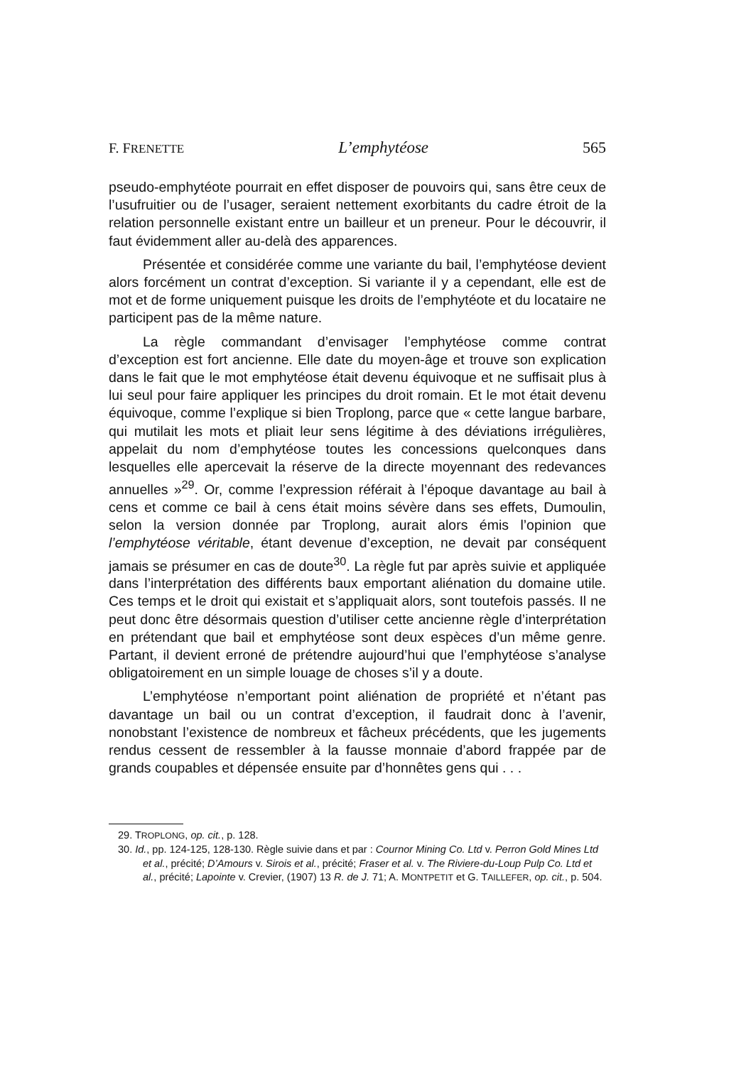F. FRENETTE L’emphytéose 565
pseudo-emphytéote pourrait en effet disposer de pouvoirs qui, sans être ceux de l’usufruitier ou de l’usager, seraient nettement exorbitants du cadre étroit de la relation personnelle existant entre un bailleur et un preneur. Pour le découvrir, il faut évidemment aller au-delà des apparences.
Présentée et considérée comme une variante du bail, l’emphytéose devient alors forcément un contrat d’exception. Si variante il y a cependant, elle est de mot et de forme uniquement puisque les droits de l’emphytéote et du locataire ne participent pas de la même nature.
La règle commandant d’envisager l’emphytéose comme contrat d’exception est fort ancienne. Elle date du moyen-âge et trouve son explication dans le fait que le mot emphytéose était devenu équivoque et ne suffisait plus à lui seul pour faire appliquer les principes du droit romain. Et le mot était devenu équivoque, comme l’explique si bien Troplong, parce que « cette langue barbare, qui mutilait les mots et pliait leur sens légitime à des déviations irrégulières, appelait du nom d’emphytéose toutes les concessions quelconques dans lesquelles elle apercevait la réserve de la directe moyennant des redevances annuelles »<sup>29</sup>. Or, comme l’expression référait à l’époque davantage au bail à cens et comme ce bail à cens était moins sévère dans ses effets, Dumoulin, selon la version donnée par Troplong, aurait alors émis l’opinion que l’emphytéose véritable, étant devenue d’exception, ne devait par conséquent jamais se présumer en cas de doute<sup>30</sup>. La règle fut par après suivie et appliquée dans l’interprétation des différents baux emportant aliénation du domaine utile. Ces temps et le droit qui existait et s’appliquait alors, sont toutefois passés. Il ne peut donc être désormais question d’utiliser cette ancienne règle d’interprétation en prétendant que bail et emphytéose sont deux espèces d’un même genre. Partant, il devient erroné de prétendre aujourd’hui que l’emphytéose s’analyse obligatoirement en un simple louage de choses s’il y a doute.
L’emphytéose n’emportant point aliénation de propriété et n’étant pas davantage un bail ou un contrat d’exception, il faudrait donc à l’avenir, nonobstant l’existence de nombreux et fâcheux précédents, que les jugements rendus cessent de ressembler à la fausse monnaie d’abord frappée par de grands coupables et dépensée ensuite par d’honnêtes gens qui . . .
29. TROPLONG, op. cit., p. 128.
30. Id., pp. 124-125, 128-130. Règle suivie dans et par : Cournor Mining Co. Ltd v. Perron Gold Mines Ltd et al., précité; D’Amours v. Sirois et al., précité; Fraser et al. v. The Riviere-du-Loup Pulp Co. Ltd et al., précité; Lapointe v. Crevier, (1907) 13 R. de J. 71; A. MONTPETIT et G. TAILLEFER, op. cit., p. 504.